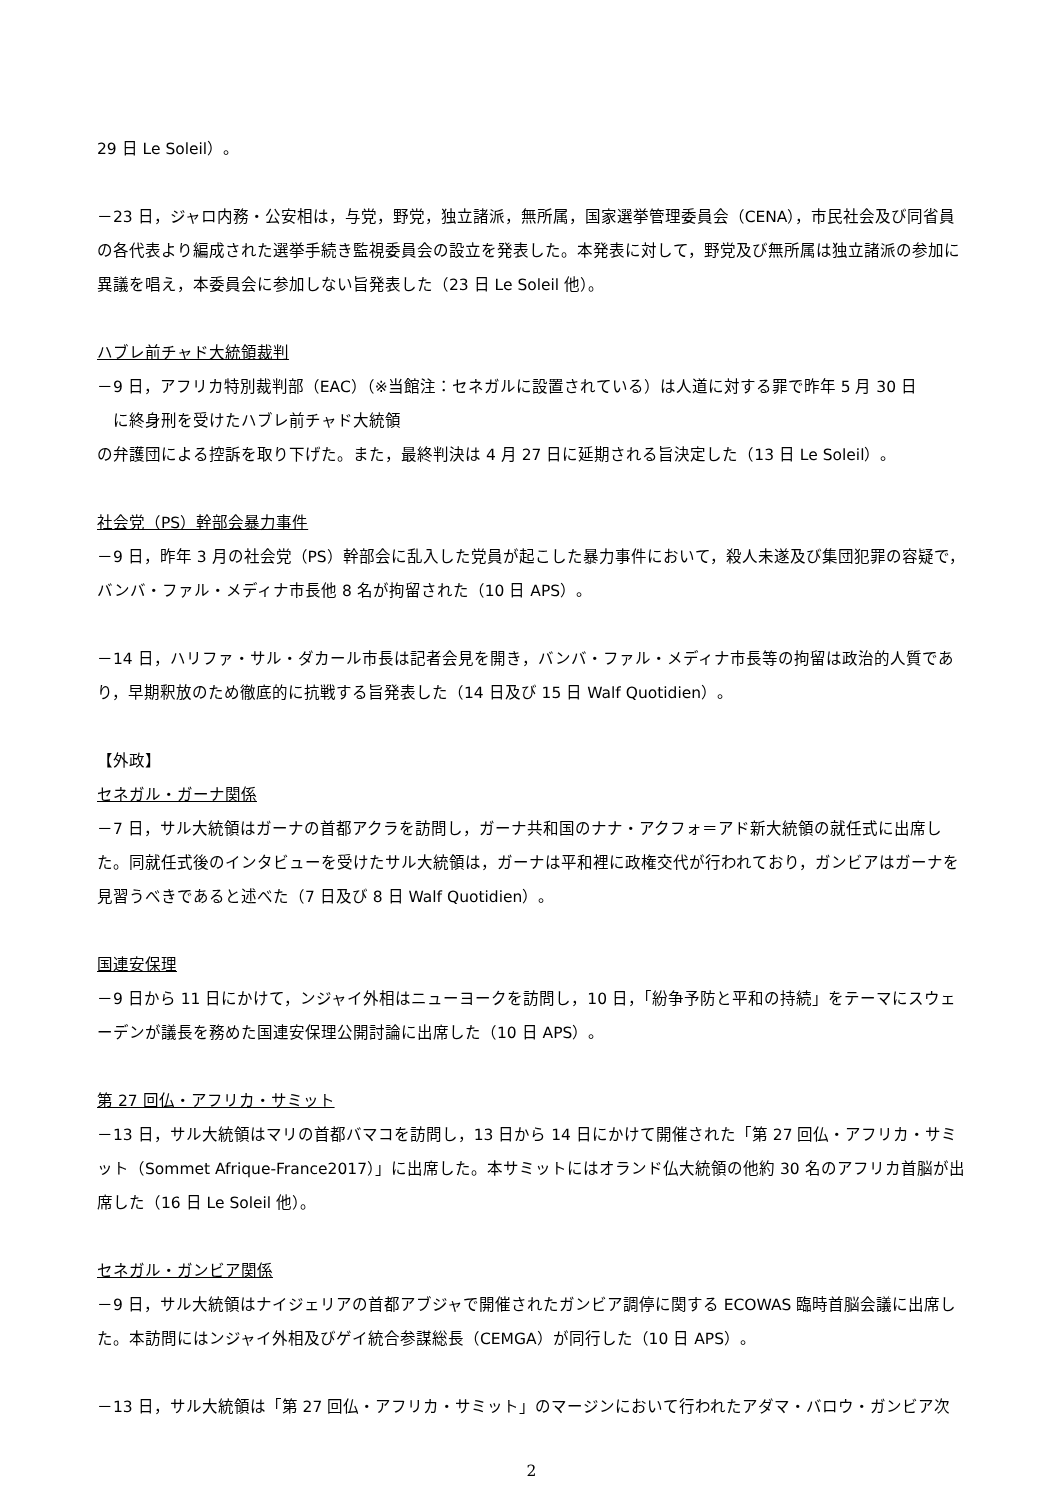29 日 Le Soleil）。
－23 日，ジャロ内務・公安相は，与党，野党，独立諸派，無所属，国家選挙管理委員会（CENA），市民社会及び同省員の各代表より編成された選挙手続き監視委員会の設立を発表した。本発表に対して，野党及び無所属は独立諸派の参加に異議を唱え，本委員会に参加しない旨発表した（23 日 Le Soleil 他）。
ハブレ前チャド大統領裁判
－9 日，アフリカ特別裁判部（EAC）（※当館注：セネガルに設置されている）は人道に対する罪で昨年 5 月 30 日
に終身刑を受けたハブレ前チャド大統領
の弁護団による控訴を取り下げた。また，最終判決は 4 月 27 日に延期される旨決定した（13 日 Le Soleil）。
社会党（PS）幹部会暴力事件
－9 日，昨年 3 月の社会党（PS）幹部会に乱入した党員が起こした暴力事件において，殺人未遂及び集団犯罪の容疑で，バンバ・ファル・メディナ市長他 8 名が拘留された（10 日 APS）。
－14 日，ハリファ・サル・ダカール市長は記者会見を開き，バンバ・ファル・メディナ市長等の拘留は政治的人質であり，早期釈放のため徹底的に抗戦する旨発表した（14 日及び 15 日 Walf Quotidien）。
【外政】
セネガル・ガーナ関係
－7 日，サル大統領はガーナの首都アクラを訪問し，ガーナ共和国のナナ・アクフォ＝アド新大統領の就任式に出席した。同就任式後のインタビューを受けたサル大統領は，ガーナは平和裡に政権交代が行われており，ガンビアはガーナを見習うべきであると述べた（7 日及び 8 日 Walf Quotidien）。
国連安保理
－9 日から 11 日にかけて，ンジャイ外相はニューヨークを訪問し，10 日，「紛争予防と平和の持続」をテーマにスウェーデンが議長を務めた国連安保理公開討論に出席した（10 日 APS）。
第 27 回仏・アフリカ・サミット
－13 日，サル大統領はマリの首都バマコを訪問し，13 日から 14 日にかけて開催された「第 27 回仏・アフリカ・サミット（Sommet Afrique-France2017）」に出席した。本サミットにはオランド仏大統領の他約 30 名のアフリカ首脳が出席した（16 日 Le Soleil 他）。
セネガル・ガンビア関係
－9 日，サル大統領はナイジェリアの首都アブジャで開催されたガンビア調停に関する ECOWAS 臨時首脳会議に出席した。本訪問にはンジャイ外相及びゲイ統合参謀総長（CEMGA）が同行した（10 日 APS）。
－13 日，サル大統領は「第 27 回仏・アフリカ・サミット」のマージンにおいて行われたアダマ・バロウ・ガンビア次
2